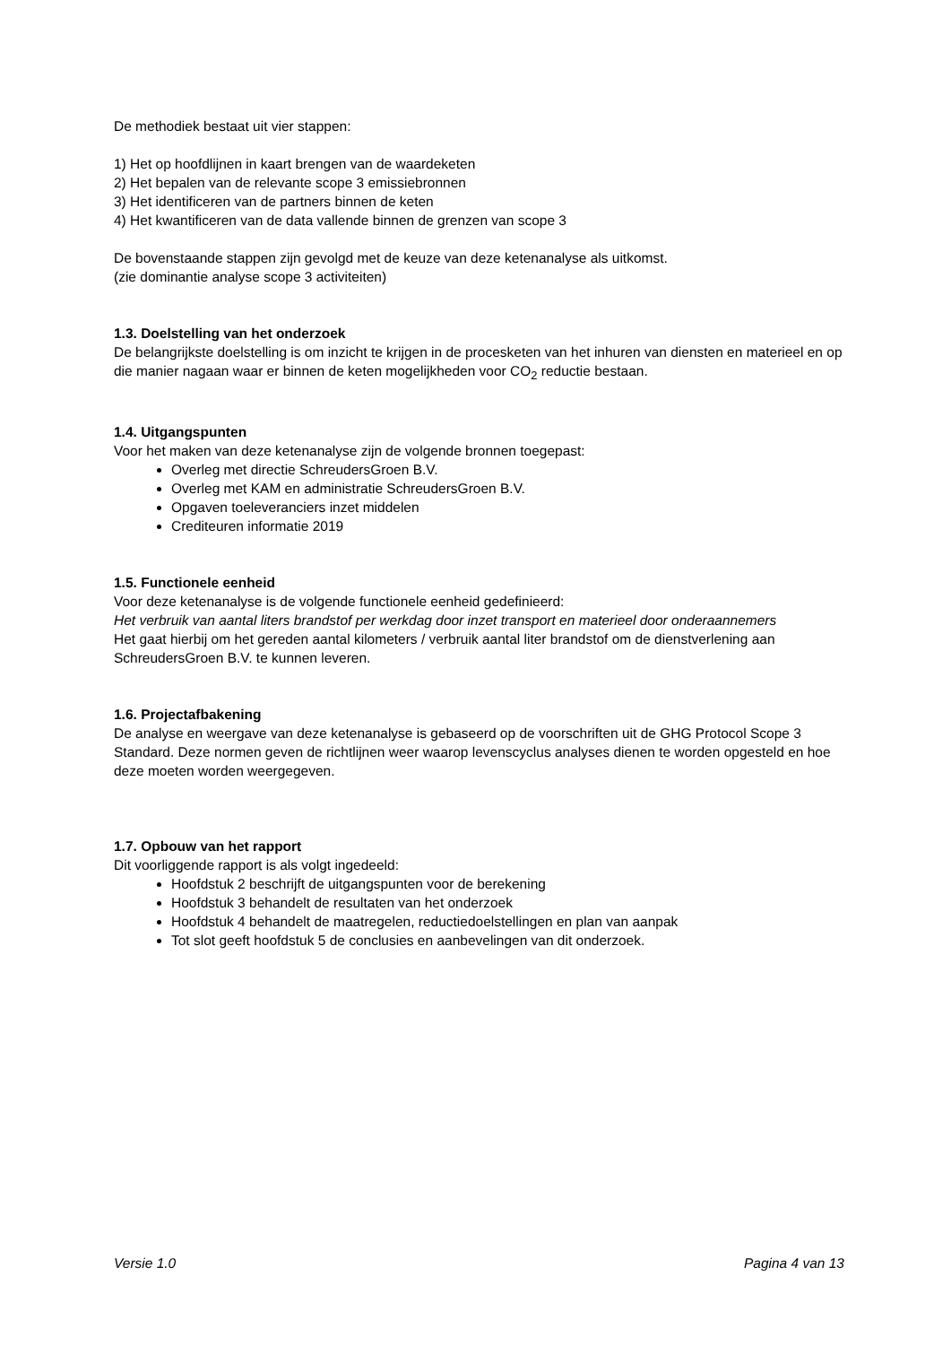De methodiek bestaat uit vier stappen:
1) Het op hoofdlijnen in kaart brengen van de waardeketen
2) Het bepalen van de relevante scope 3 emissiebronnen
3) Het identificeren van de partners binnen de keten
4) Het kwantificeren van de data vallende binnen de grenzen van scope 3
De bovenstaande stappen zijn gevolgd met de keuze van deze ketenanalyse als uitkomst.
(zie dominantie analyse scope 3 activiteiten)
1.3. Doelstelling van het onderzoek
De belangrijkste doelstelling is om inzicht te krijgen in de procesketen van het inhuren van diensten en materieel en op die manier nagaan waar er binnen de keten mogelijkheden voor CO<sub>2</sub> reductie bestaan.
1.4. Uitgangspunten
Voor het maken van deze ketenanalyse zijn de volgende bronnen toegepast:
Overleg met directie SchreudersGroen B.V.
Overleg met KAM en administratie SchreudersGroen B.V.
Opgaven toeleveranciers inzet middelen
Crediteuren informatie 2019
1.5. Functionele eenheid
Voor deze ketenanalyse is de volgende functionele eenheid gedefinieerd:
Het verbruik van aantal liters brandstof per werkdag door inzet transport en materieel door onderaannemers
Het gaat hierbij om het gereden aantal kilometers / verbruik aantal liter brandstof om de dienstverlening aan SchreudersGroen B.V. te kunnen leveren.
1.6. Projectafbakening
De analyse en weergave van deze ketenanalyse is gebaseerd op de voorschriften uit de GHG Protocol Scope 3 Standard. Deze normen geven de richtlijnen weer waarop levenscyclus analyses dienen te worden opgesteld en hoe deze moeten worden weergegeven.
1.7. Opbouw van het rapport
Dit voorliggende rapport is als volgt ingedeeld:
Hoofdstuk 2 beschrijft de uitgangspunten voor de berekening
Hoofdstuk 3 behandelt de resultaten van het onderzoek
Hoofdstuk 4 behandelt de maatregelen, reductiedoelstellingen en plan van aanpak
Tot slot geeft hoofdstuk 5 de conclusies en aanbevelingen van dit onderzoek.
Versie 1.0 Pagina 4 van 13